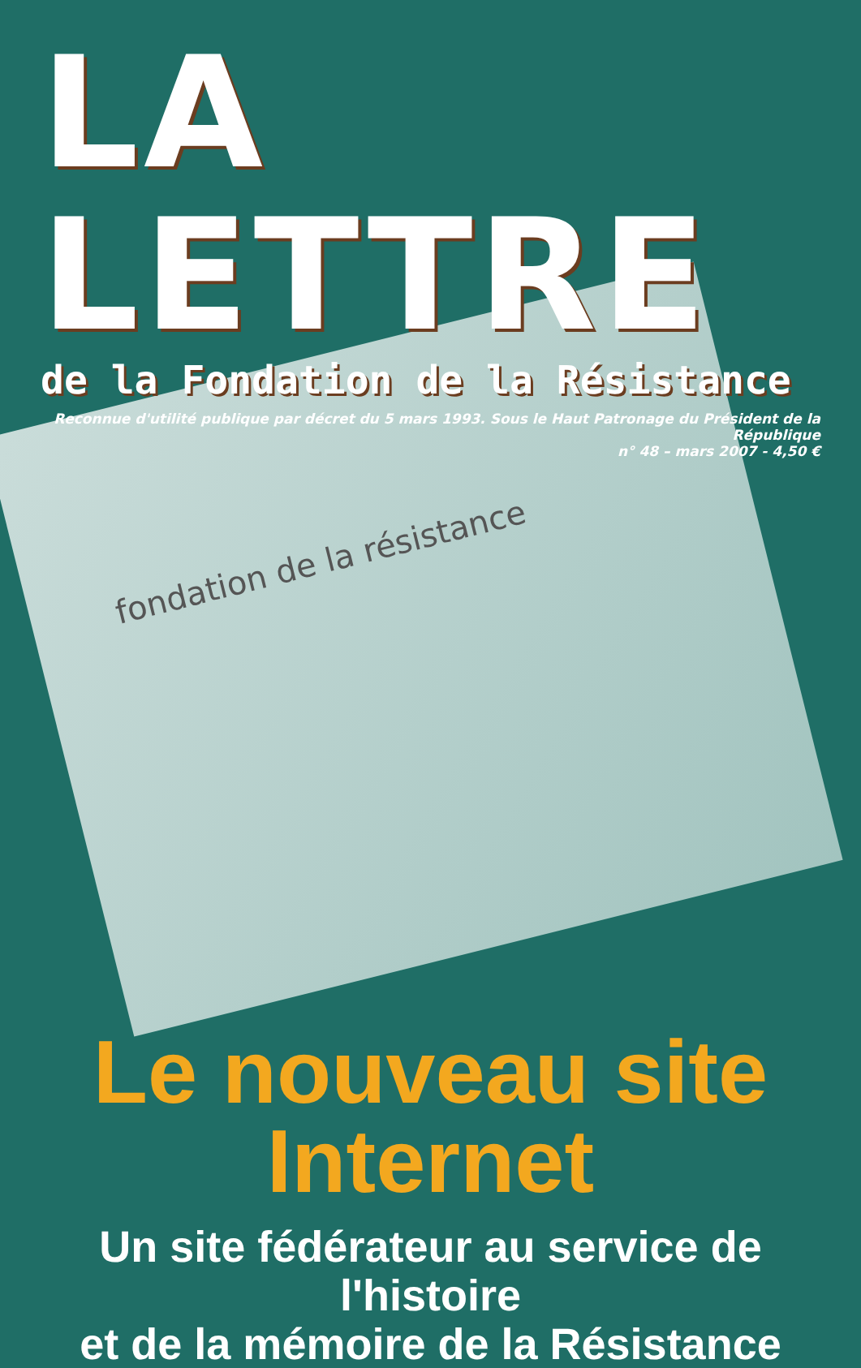LA LETTRE
de la Fondation de la Résistance
Reconnue d'utilité publique par décret du 5 mars 1993. Sous le Haut Patronage du Président de la République
n° 48 – mars 2007 - 4,50 €
fondation de la résistance
Le nouveau site
Internet
Un site fédérateur au service de l'histoire
et de la mémoire de la Résistance